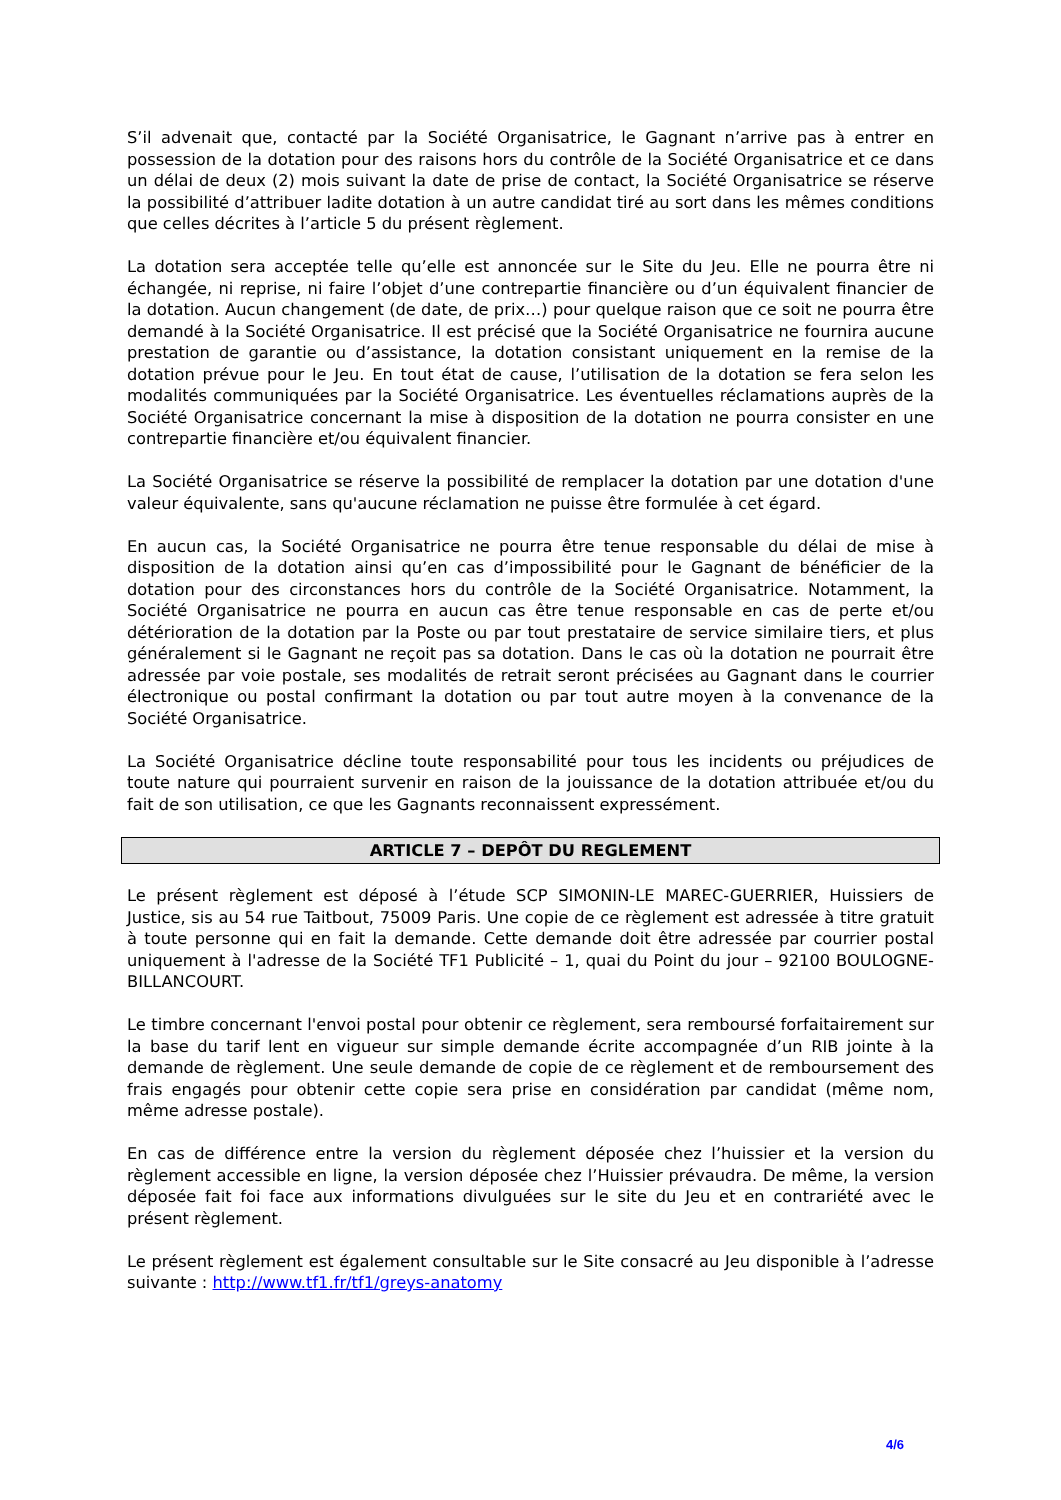S’il advenait que, contacté par la Société Organisatrice, le Gagnant n’arrive pas à entrer en possession de la dotation pour des raisons hors du contrôle de la Société Organisatrice et ce dans un délai de deux (2) mois suivant la date de prise de contact, la Société Organisatrice se réserve la possibilité d’attribuer ladite dotation à un autre candidat tiré au sort dans les mêmes conditions que celles décrites à l’article 5 du présent règlement.
La dotation sera acceptée telle qu’elle est annoncée sur le Site du Jeu. Elle ne pourra être ni échangée, ni reprise, ni faire l’objet d’une contrepartie financière ou d’un équivalent financier de la dotation. Aucun changement (de date, de prix…) pour quelque raison que ce soit ne pourra être demandé à la Société Organisatrice. Il est précisé que la Société Organisatrice ne fournira aucune prestation de garantie ou d’assistance, la dotation consistant uniquement en la remise de la dotation prévue pour le Jeu. En tout état de cause, l’utilisation de la dotation se fera selon les modalités communiquées par la Société Organisatrice. Les éventuelles réclamations auprès de la Société Organisatrice concernant la mise à disposition de la dotation ne pourra consister en une contrepartie financière et/ou équivalent financier.
La Société Organisatrice se réserve la possibilité de remplacer la dotation par une dotation d'une valeur équivalente, sans qu'aucune réclamation ne puisse être formulée à cet égard.
En aucun cas, la Société Organisatrice ne pourra être tenue responsable du délai de mise à disposition de la dotation ainsi qu’en cas d’impossibilité pour le Gagnant de bénéficier de la dotation pour des circonstances hors du contrôle de la Société Organisatrice. Notamment, la Société Organisatrice ne pourra en aucun cas être tenue responsable en cas de perte et/ou détérioration de la dotation par la Poste ou par tout prestataire de service similaire tiers, et plus généralement si le Gagnant ne reçoit pas sa dotation. Dans le cas où la dotation ne pourrait être adressée par voie postale, ses modalités de retrait seront précisées au Gagnant dans le courrier électronique ou postal confirmant la dotation ou par tout autre moyen à la convenance de la Société Organisatrice.
La Société Organisatrice décline toute responsabilité pour tous les incidents ou préjudices de toute nature qui pourraient survenir en raison de la jouissance de la dotation attribuée et/ou du fait de son utilisation, ce que les Gagnants reconnaissent expressément.
ARTICLE 7 – DEPÔT DU REGLEMENT
Le présent règlement est déposé à l’étude SCP SIMONIN-LE MAREC-GUERRIER, Huissiers de Justice, sis au 54 rue Taitbout, 75009 Paris. Une copie de ce règlement est adressée à titre gratuit à toute personne qui en fait la demande. Cette demande doit être adressée par courrier postal uniquement à l'adresse de la Société TF1 Publicité – 1, quai du Point du jour – 92100 BOULOGNE-BILLANCOURT.
Le timbre concernant l'envoi postal pour obtenir ce règlement, sera remboursé forfaitairement sur la base du tarif lent en vigueur sur simple demande écrite accompagnée d’un RIB jointe à la demande de règlement. Une seule demande de copie de ce règlement et de remboursement des frais engagés pour obtenir cette copie sera prise en considération par candidat (même nom, même adresse postale).
En cas de différence entre la version du règlement déposée chez l’huissier et la version du règlement accessible en ligne, la version déposée chez l’Huissier prévaudra. De même, la version déposée fait foi face aux informations divulguées sur le site du Jeu et en contrariété avec le présent règlement.
Le présent règlement est également consultable sur le Site consacré au Jeu disponible à l’adresse suivante : http://www.tf1.fr/tf1/greys-anatomy
4/6